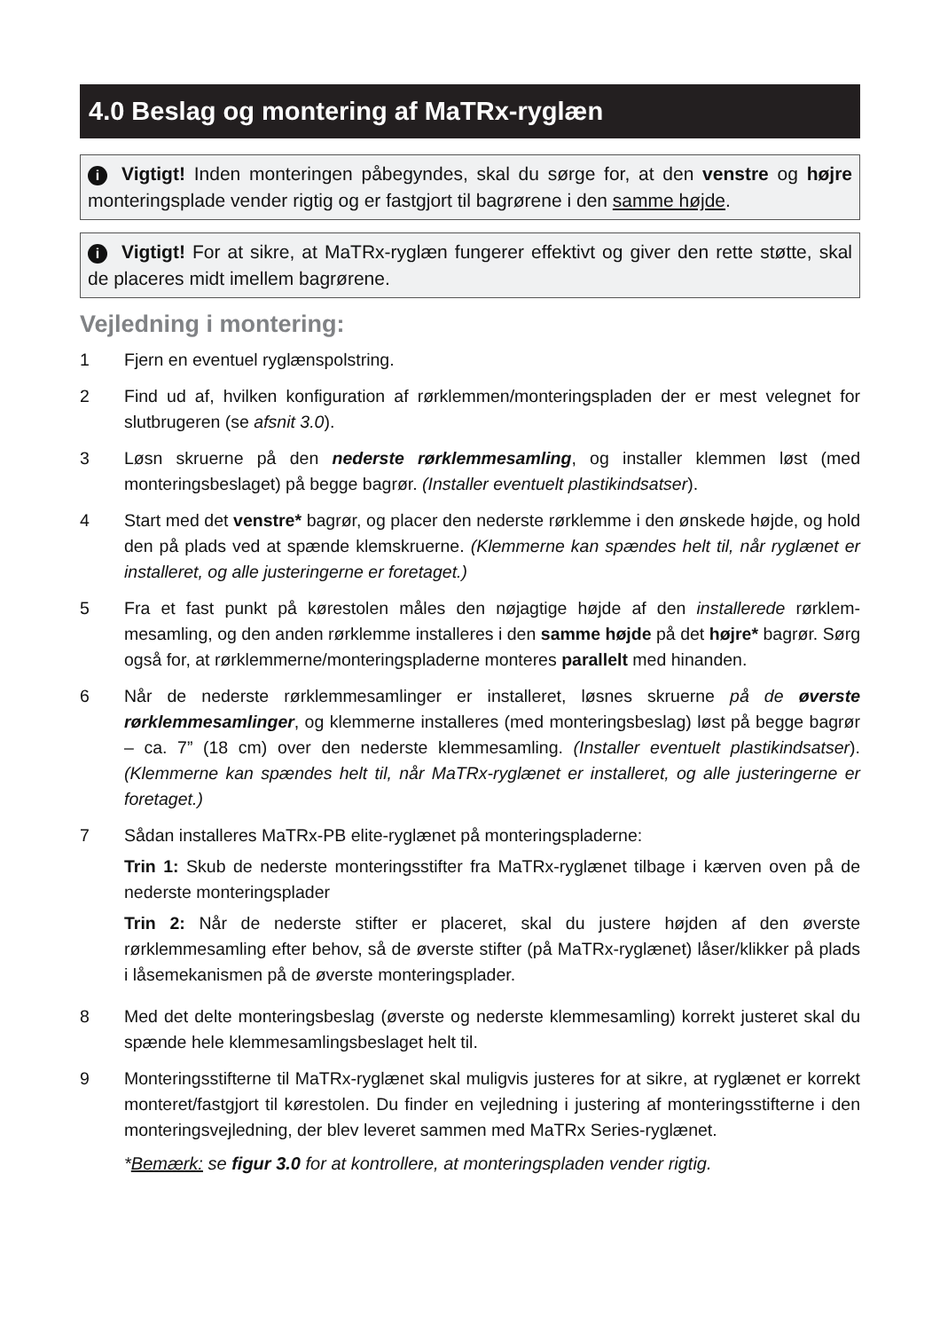4.0 Beslag og montering af MaTRx-ryglæn
i Vigtigt! Inden monteringen påbegyndes, skal du sørge for, at den venstre og højre monteringsplade vender rigtig og er fastgjort til bagrørene i den samme højde.
i Vigtigt! For at sikre, at MaTRx-ryglæn fungerer effektivt og giver den rette støtte, skal de placeres midt imellem bagrørene.
Vejledning i montering:
1 Fjern en eventuel ryglænspolstring.
2 Find ud af, hvilken konfiguration af rørklemmen/monteringspladen der er mest velegnet for slutbrugeren (se afsnit 3.0).
3 Løsn skruerne på den nederste rørklemmesamling, og installer klemmen løst (med monteringsbeslaget) på begge bagrør. (Installer eventuelt plastikindsatser).
4 Start med det venstre* bagrør, og placer den nederste rørklemme i den ønskede højde, og hold den på plads ved at spænde klemskruerne. (Klemmerne kan spændes helt til, når ryglænet er installeret, og alle justeringerne er foretaget.)
5 Fra et fast punkt på kørestolen måles den nøjagtige højde af den installerede rørklem­mesamling, og den anden rørklemme installeres i den samme højde på det højre* bagrør. Sørg også for, at rørklemmerne/monteringspladerne monteres parallelt med hinanden.
6 Når de nederste rørklemmesamlinger er installeret, løsnes skruerne på de øverste rørklemmesamlinger, og klemmerne installeres (med monteringsbeslag) løst på begge bagrør – ca. 7” (18 cm) over den nederste klemmesamling. (Installer eventuelt plastikindsatser). (Klemmerne kan spændes helt til, når MaTRx-ryglænet er installeret, og alle justeringerne er foretaget.)
7 Sådan installeres MaTRx-PB elite-ryglænet på monteringspladerne:
Trin 1: Skub de nederste monteringsstifter fra MaTRx-ryglænet tilbage i kærven oven på de nederste monteringsplader
Trin 2: Når de nederste stifter er placeret, skal du justere højden af den øverste rørklemmesamling efter behov, så de øverste stifter (på MaTRx-ryglænet) låser/klikker på plads i låsemekanismen på de øverste monteringsplader.
8 Med det delte monteringsbeslag (øverste og nederste klemmesamling) korrekt justeret skal du spænde hele klemmesamlingsbeslaget helt til.
9 Monteringsstifterne til MaTRx-ryglænet skal muligvis justeres for at sikre, at ryglænet er korrekt monteret/fastgjort til kørestolen. Du finder en vejledning i justering af monteringsstifterne i den monteringsvejledning, der blev leveret sammen med MaTRx Series-ryglænet.
*Bemærk: se figur 3.0 for at kontrollere, at monteringspladen vender rigtig.